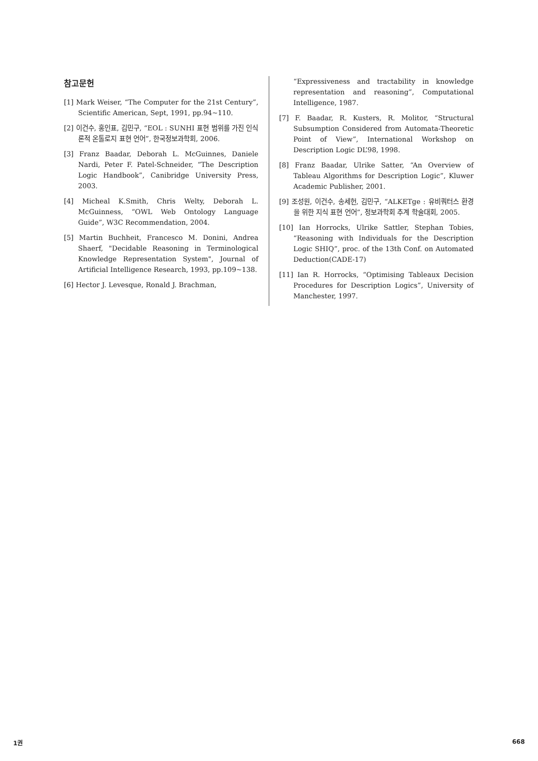참고문헌
[1] Mark Weiser, “The Computer for the 21st Century”, Scientific American, Sept, 1991, pp.94~110.
[2] 이건수, 홍인표, 김민구, “EOL : SUNHI 표현 범위를 가진 인식론적 온톨로지 표현 언어”, 한국정보과학회, 2006.
[3] Franz Baadar, Deborah L. McGuinnes, Daniele Nardi, Peter F. Patel-Schneider, “The Description Logic Handbook”, Canibridge University Press, 2003.
[4] Micheal K.Smith, Chris Welty, Deborah L. McGuinness, “OWL Web Ontology Language Guide”, W3C Recommendation, 2004.
[5] Martin Buchheit, Francesco M. Donini, Andrea Shaerf, "Decidable Reasoning in Terminological Knowledge Representation System", Journal of Artificial Intelligence Research, 1993, pp.109~138.
[6] Hector J. Levesque, Ronald J. Brachman,
“Expressiveness and tractability in knowledge representation and reasoning”, Computational Intelligence, 1987.
[7] F. Baadar, R. Kusters, R. Molitor, “Structural Subsumption Considered from Automata-Theoretic Point of View”, International Workshop on Description Logic DL’98, 1998.
[8] Franz Baadar, Ulrike Satter, “An Overview of Tableau Algorithms for Description Logic”, Kluwer Academic Publisher, 2001.
[9] 조성원, 이건수, 송세헌, 김민구, “ALKETge : 유비쿼터스 환경을 위한 지식 표현 언어”, 정보과학회 추계 학술대회, 2005.
[10] Ian Horrocks, Ulrike Sattler, Stephan Tobies, “Reasoning with Individuals for the Description Logic SHIQ”, proc. of the 13th Conf. on Automated Deduction(CADE-17)
[11] Ian R. Horrocks, “Optimising Tableaux Decision Procedures for Description Logics”, University of Manchester, 1997.
1권 668